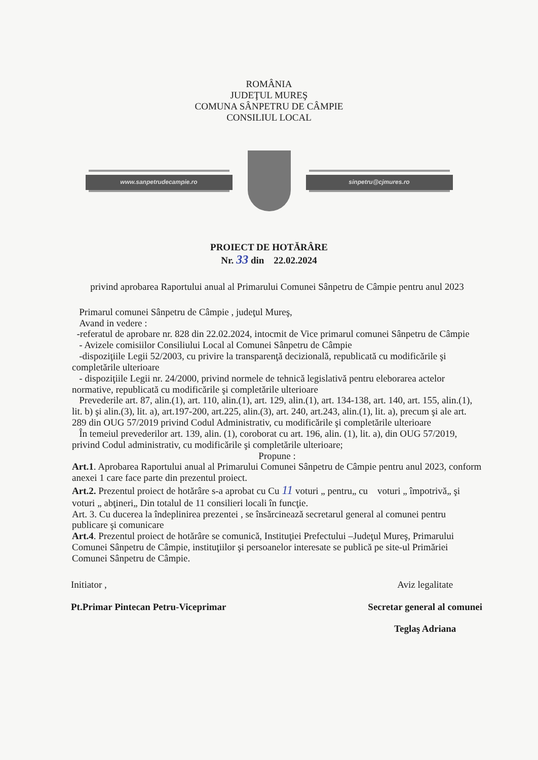ROMÂNIA
JUDEŢUL MUREŞ
COMUNA SÂNPETRU DE CÂMPIE
CONSILIUL LOCAL
www.sanpetrudecampie.ro sinpetru@cjmures.ro
PROIECT DE HOTĂRÂRE
Nr. 33 din 22.02.2024
privind aprobarea Raportului anual al Primarului Comunei Sânpetru de Câmpie pentru anul 2023
Primarul comunei Sânpetru de Câmpie , judeţul Mureş,
Avand in vedere :
-referatul de aprobare nr. 828 din 22.02.2024, intocmit de Vice primarul comunei Sânpetru de Câmpie
- Avizele comisiilor Consiliului Local al Comunei Sânpetru de Câmpie
-dispoziţiile Legii 52/2003, cu privire la transparenţă decizională, republicată cu modificările şi completările ulterioare
- dispoziţiile Legii nr. 24/2000, privind normele de tehnică legislativă pentru eleborarea actelor normative, republicată cu modificările şi completările ulterioare
Prevederile art. 87, alin.(1), art. 110, alin.(1), art. 129, alin.(1), art. 134-138, art. 140, art. 155, alin.(1), lit. b) şi alin.(3), lit. a), art.197-200, art.225, alin.(3), art. 240, art.243, alin.(1), lit. a), precum şi ale art. 289 din OUG 57/2019 privind Codul Administrativ, cu modificările şi completările ulterioare
În temeiul prevederilor art. 139, alin. (1), coroborat cu art. 196, alin. (1), lit. a), din OUG 57/2019, privind Codul administrativ, cu modificările şi completările ulterioare;
Propune :
Art.1. Aprobarea Raportului anual al Primarului Comunei Sânpetru de Câmpie pentru anul 2023, conform anexei 1 care face parte din prezentul proiect.
Art.2. Prezentul proiect de hotărâre s-a aprobat cu Cu 11 voturi „ pentru„ cu voturi „ împotrivă„ şi voturi „ abţineri„ Din totalul de 11 consilieri locali în funcţie.
Art. 3. Cu ducerea la îndeplinirea prezentei , se însărcinează secretarul general al comunei pentru publicare şi comunicare
Art.4. Prezentul proiect de hotărâre se comunică, Instituţiei Prefectului –Judeţul Mureş, Primarului Comunei Sânpetru de Câmpie, instituţiilor şi persoanelor interesate se publică pe site-ul Primăriei Comunei Sânpetru de Câmpie.
Initiator ,
Pt.Primar Pintecan Petru-Viceprimar
Aviz legalitate
Secretar general al comunei
Teglaş Adriana